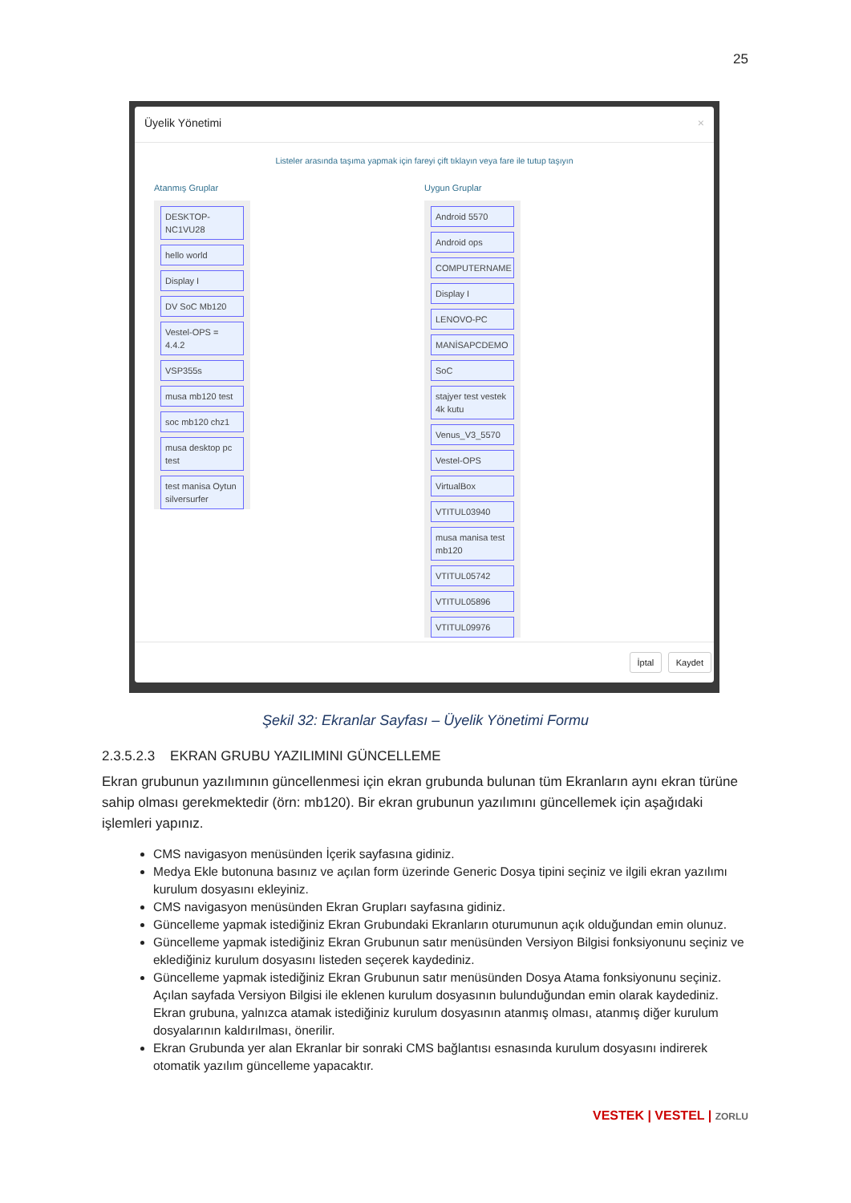25
Üyelik Yönetimi ×
Listeler arasında taşıma yapmak için fareyi çift tıklayın veya fare ile tutup taşıyın
Atanmış Gruplar
DESKTOP-NC1VU28
hello world
Display I
DV SoC Mb120
Vestel-OPS = 4.4.2
VSP355s
musa mb120 test
soc mb120 chz1
musa desktop pc test
test manisa Oytun silversurfer
Uygun Gruplar
Android 5570
Android ops
COMPUTERNAME
Display I
LENOVO-PC
MANİSAPCDEMO
SoC
stajyer test vestek 4k kutu
Venus_V3_5570
Vestel-OPS
VirtualBox
VTITUL03940
musa manisa test mb120
VTITUL05742
VTITUL05896
VTITUL09976
İptal Kaydet
Şekil 32: Ekranlar Sayfası – Üyelik Yönetimi Formu
2.3.5.2.3 EKRAN GRUBU YAZILIMINI GÜNCELLEME
Ekran grubunun yazılımının güncellenmesi için ekran grubunda bulunan tüm Ekranların aynı ekran türüne sahip olması gerekmektedir (örn: mb120). Bir ekran grubunun yazılımını güncellemek için aşağıdaki işlemleri yapınız.
CMS navigasyon menüsünden İçerik sayfasına gidiniz.
Medya Ekle butonuna basınız ve açılan form üzerinde Generic Dosya tipini seçiniz ve ilgili ekran yazılımı kurulum dosyasını ekleyiniz.
CMS navigasyon menüsünden Ekran Grupları sayfasına gidiniz.
Güncelleme yapmak istediğiniz Ekran Grubundaki Ekranların oturumunun açık olduğundan emin olunuz.
Güncelleme yapmak istediğiniz Ekran Grubunun satır menüsünden Versiyon Bilgisi fonksiyonunu seçiniz ve eklediğiniz kurulum dosyasını listeden seçerek kaydediniz.
Güncelleme yapmak istediğiniz Ekran Grubunun satır menüsünden Dosya Atama fonksiyonunu seçiniz. Açılan sayfada Versiyon Bilgisi ile eklenen kurulum dosyasının bulunduğundan emin olarak kaydediniz. Ekran grubuna, yalnızca atamak istediğiniz kurulum dosyasının atanmış olması, atanmış diğer kurulum dosyalarının kaldırılması, önerilir.
Ekran Grubunda yer alan Ekranlar bir sonraki CMS bağlantısı esnasında kurulum dosyasını indirerek otomatik yazılım güncelleme yapacaktır.
VESTEK | VESTEL | ZORLU